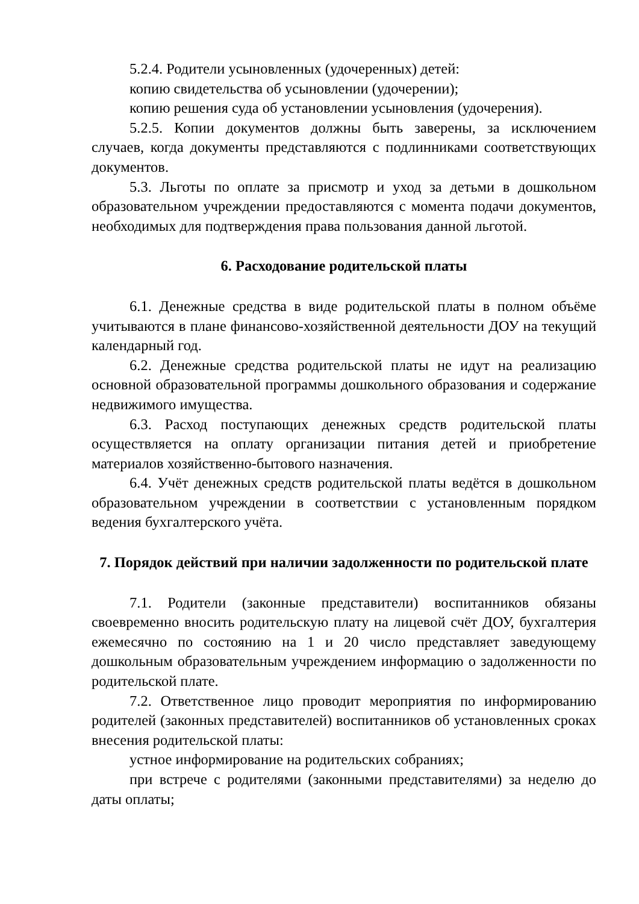5.2.4. Родители усыновленных (удочеренных) детей:
копию свидетельства об усыновлении (удочерении);
копию решения суда об установлении усыновления (удочерения).
5.2.5. Копии документов должны быть заверены, за исключением случаев, когда документы представляются с подлинниками соответствующих документов.
5.3. Льготы по оплате за присмотр и уход за детьми в дошкольном образовательном учреждении предоставляются с момента подачи документов, необходимых для подтверждения права пользования данной льготой.
6. Расходование родительской платы
6.1. Денежные средства в виде родительской платы в полном объёме учитываются в плане финансово-хозяйственной деятельности ДОУ на текущий календарный год.
6.2. Денежные средства родительской платы не идут на реализацию основной образовательной программы дошкольного образования и содержание недвижимого имущества.
6.3. Расход поступающих денежных средств родительской платы осуществляется на оплату организации питания детей и приобретение материалов хозяйственно-бытового назначения.
6.4. Учёт денежных средств родительской платы ведётся в дошкольном образовательном учреждении в соответствии с установленным порядком ведения бухгалтерского учёта.
7. Порядок действий при наличии задолженности по родительской плате
7.1. Родители (законные представители) воспитанников обязаны своевременно вносить родительскую плату на лицевой счёт ДОУ, бухгалтерия ежемесячно по состоянию на 1 и 20 число представляет заведующему дошкольным образовательным учреждением информацию о задолженности по родительской плате.
7.2. Ответственное лицо проводит мероприятия по информированию родителей (законных представителей) воспитанников об установленных сроках внесения родительской платы:
устное информирование на родительских собраниях;
при встрече с родителями (законными представителями) за неделю до даты оплаты;